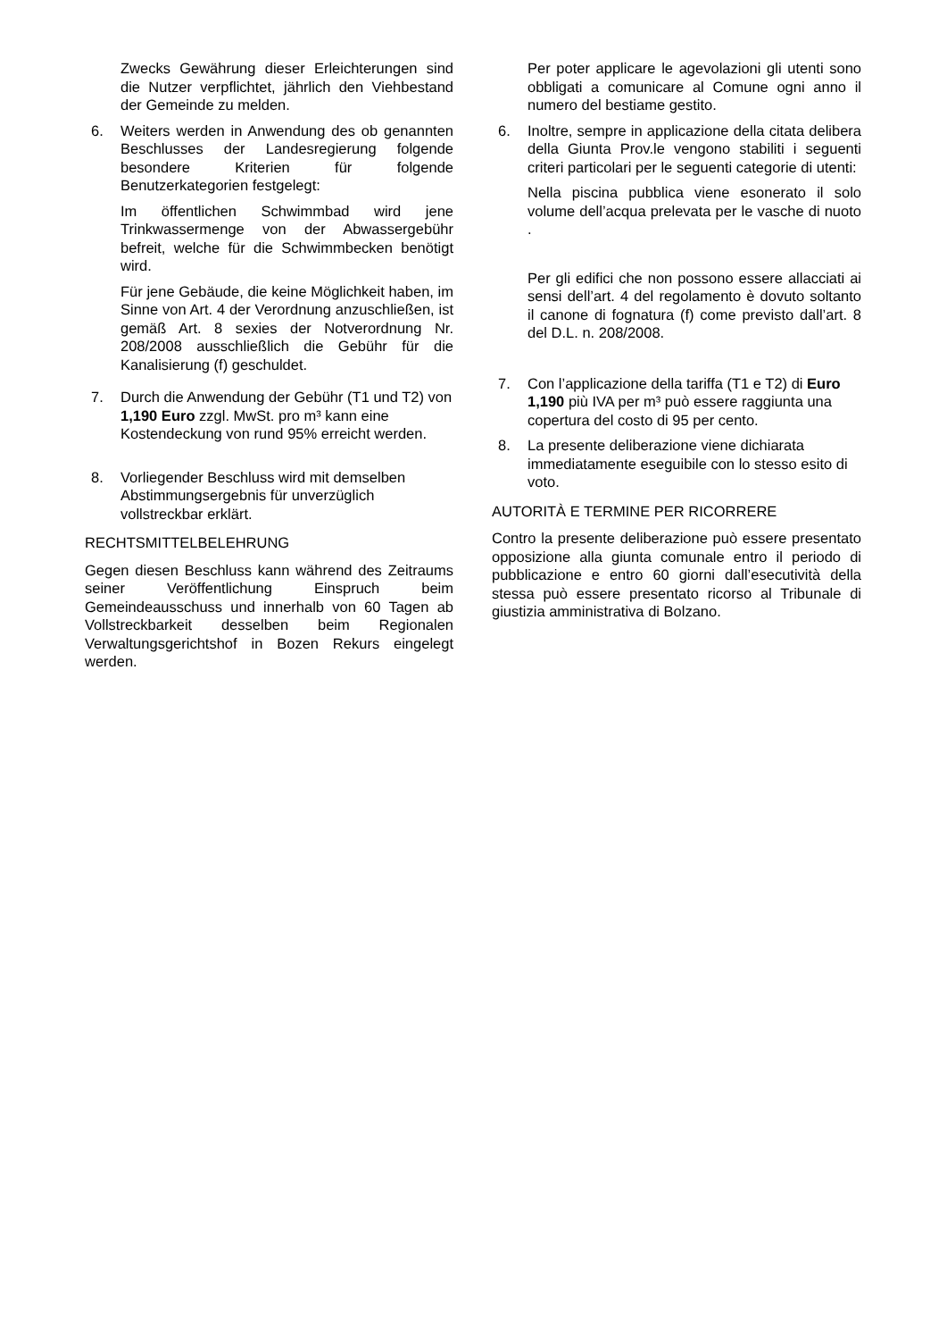Zwecks Gewährung dieser Erleichterungen sind die Nutzer verpflichtet, jährlich den Viehbestand der Gemeinde zu melden.
6. Weiters werden in Anwendung des ob genannten Beschlusses der Landesregierung folgende besondere Kriterien für folgende Benutzerkategorien festgelegt:
Im öffentlichen Schwimmbad wird jene Trinkwassermenge von der Abwassergebühr befreit, welche für die Schwimmbecken benötigt wird.
Für jene Gebäude, die keine Möglichkeit haben, im Sinne von Art. 4 der Verordnung anzuschließen, ist gemäß Art. 8 sexies der Notverordnung Nr. 208/2008 ausschließlich die Gebühr für die Kanalisierung (f) geschuldet.
7. Durch die Anwendung der Gebühr (T1 und T2) von 1,190 Euro zzgl. MwSt. pro m³ kann eine Kostendeckung von rund 95% erreicht werden.
8. Vorliegender Beschluss wird mit demselben Abstimmungsergebnis für unverzüglich vollstreckbar erklärt.
RECHTSMITTELBELEHRUNG
Gegen diesen Beschluss kann während des Zeitraums seiner Veröffentlichung Einspruch beim Gemeindeausschuss und innerhalb von 60 Tagen ab Vollstreckbarkeit desselben beim Regionalen Verwaltungsgerichtshof in Bozen Rekurs eingelegt werden.
Per poter applicare le agevolazioni gli utenti sono obbligati a comunicare al Comune ogni anno il numero del bestiame gestito.
6. Inoltre, sempre in applicazione della citata delibera della Giunta Prov.le vengono stabiliti i seguenti criteri particolari per le seguenti categorie di utenti:
Nella piscina pubblica viene esonerato il solo volume dell’acqua prelevata per le vasche di nuoto .
Per gli edifici che non possono essere allacciati ai sensi dell’art. 4 del regolamento è dovuto soltanto il canone di fognatura (f) come previsto dall’art. 8 del D.L. n. 208/2008.
7. Con l’applicazione della tariffa (T1 e T2) di Euro 1,190 più IVA per m³ può essere raggiunta una copertura del costo di 95 per cento.
8. La presente deliberazione viene dichiarata immediatamente eseguibile con lo stesso esito di voto.
AUTORITÀ E TERMINE PER RICORRERE
Contro la presente deliberazione può essere presentato opposizione alla giunta comunale entro il periodo di pubblicazione e entro 60 giorni dall’esecutività della stessa può essere presentato ricorso al Tribunale di giustizia amministrativa di Bolzano.